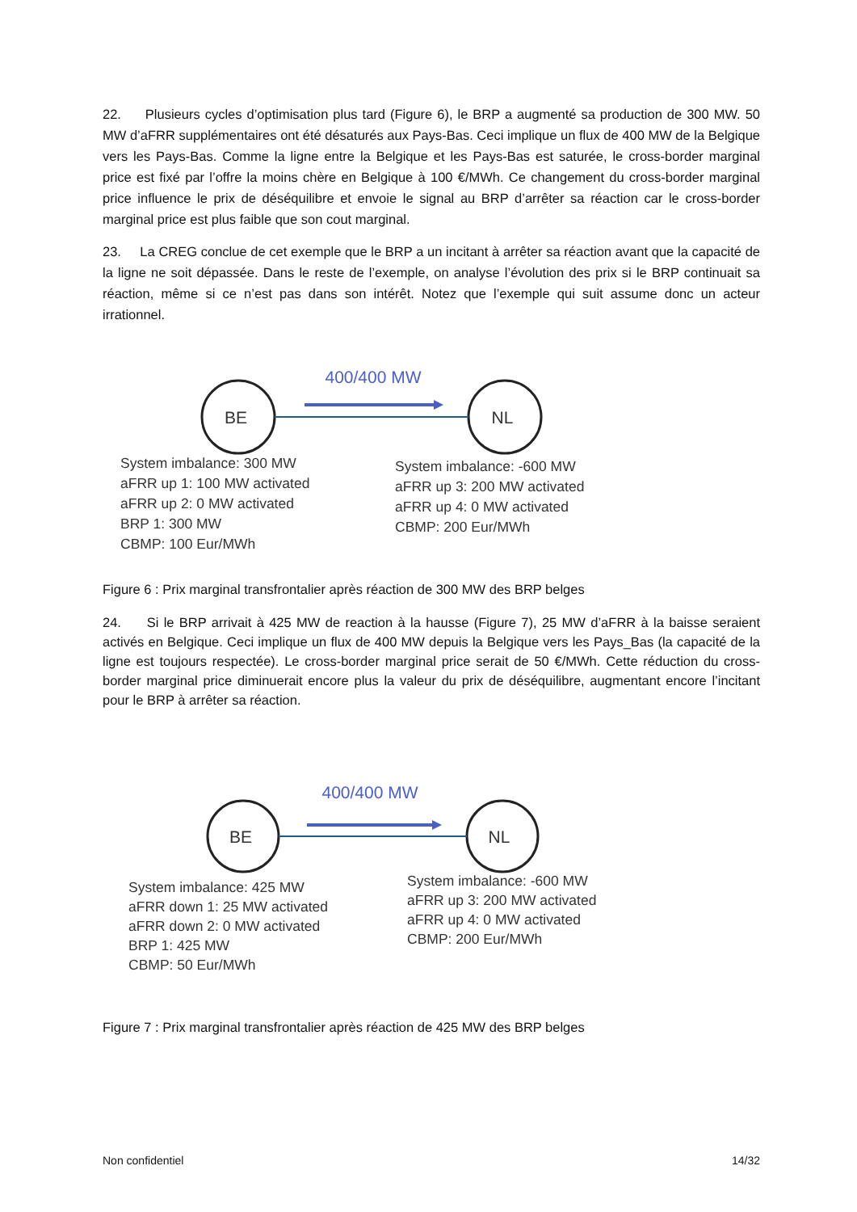22. Plusieurs cycles d’optimisation plus tard (Figure 6), le BRP a augmenté sa production de 300 MW. 50 MW d’aFRR supplémentaires ont été désaturés aux Pays-Bas. Ceci implique un flux de 400 MW de la Belgique vers les Pays-Bas. Comme la ligne entre la Belgique et les Pays-Bas est saturée, le cross-border marginal price est fixé par l’offre la moins chère en Belgique à 100 €/MWh. Ce changement du cross-border marginal price influence le prix de déséquilibre et envoie le signal au BRP d’arrêter sa réaction car le cross-border marginal price est plus faible que son cout marginal.
23. La CREG conclue de cet exemple que le BRP a un incitant à arrêter sa réaction avant que la capacité de la ligne ne soit dépassée. Dans le reste de l’exemple, on analyse l’évolution des prix si le BRP continuait sa réaction, même si ce n’est pas dans son intérêt. Notez que l’exemple qui suit assume donc un acteur irrationnel.
BE
NL
400/400 MW
System imbalance: 300 MW
aFRR up 1: 100 MW activated
aFRR up 2: 0 MW activated
BRP 1: 300 MW
CBMP: 100 Eur/MWh
System imbalance: -600 MW
aFRR up 3: 200 MW activated
aFRR up 4: 0 MW activated
CBMP: 200 Eur/MWh
Figure 6 : Prix marginal transfrontalier après réaction de 300 MW des BRP belges
24. Si le BRP arrivait à 425 MW de reaction à la hausse (Figure 7), 25 MW d’aFRR à la baisse seraient activés en Belgique. Ceci implique un flux de 400 MW depuis la Belgique vers les Pays_Bas (la capacité de la ligne est toujours respectée). Le cross-border marginal price serait de 50 €/MWh. Cette réduction du cross-border marginal price diminuerait encore plus la valeur du prix de déséquilibre, augmentant encore l’incitant pour le BRP à arrêter sa réaction.
BE
NL
400/400 MW
System imbalance: 425 MW
aFRR down 1: 25 MW activated
aFRR down 2: 0 MW activated
BRP 1: 425 MW
CBMP: 50 Eur/MWh
System imbalance: -600 MW
aFRR up 3: 200 MW activated
aFRR up 4: 0 MW activated
CBMP: 200 Eur/MWh
Figure 7 : Prix marginal transfrontalier après réaction de 425 MW des BRP belges
Non confidentiel 14/32